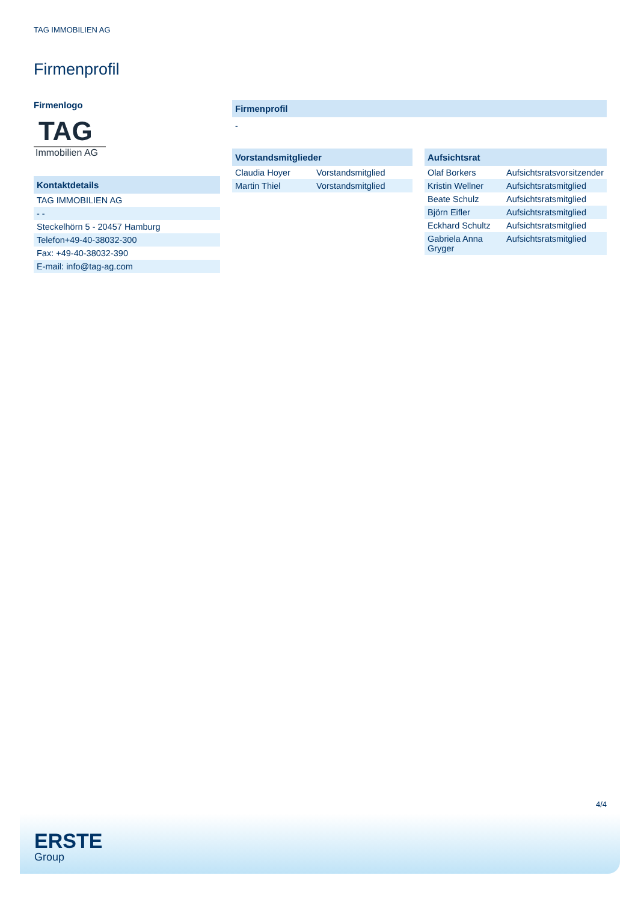TAG IMMOBILIEN AG
Firmenprofil
Firmenlogo
TAG
Immobilien AG
Kontaktdetails
| TAG IMMOBILIEN AG |
| - - |
| Steckelhörn 5 - 20457 Hamburg |
| Telefon+49-40-38032-300 |
| Fax: +49-40-38032-390 |
| E-mail: info@tag-ag.com |
Firmenprofil
-
Vorstandsmitglieder
| Claudia Hoyer | Vorstandsmitglied |
| Martin Thiel | Vorstandsmitglied |
Aufsichtsrat
| Olaf Borkers | Aufsichtsratsvorsitzender |
| Kristin Wellner | Aufsichtsratsmitglied |
| Beate Schulz | Aufsichtsratsmitglied |
| Björn Eifler | Aufsichtsratsmitglied |
| Eckhard Schultz | Aufsichtsratsmitglied |
| Gabriela Anna Gryger | Aufsichtsratsmitglied |
4/4
ERSTE
Group